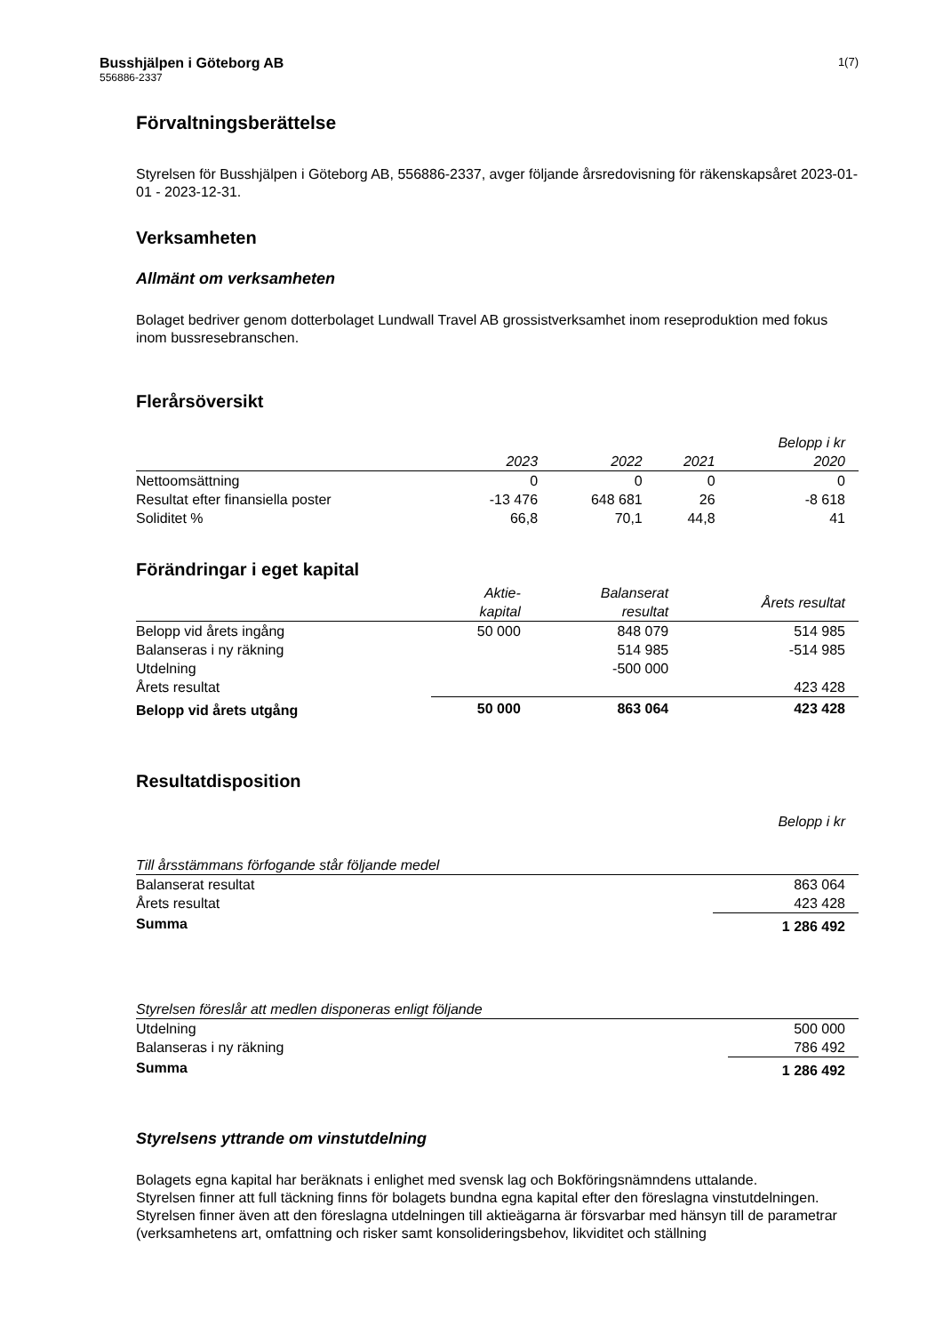Busshjälpen i Göteborg AB
556886-2337
1(7)
Förvaltningsberättelse
Styrelsen för Busshjälpen i Göteborg AB, 556886-2337, avger följande årsredovisning för räkenskapsåret 2023-01-01 - 2023-12-31.
Verksamheten
Allmänt om verksamheten
Bolaget bedriver genom dotterbolaget Lundwall Travel AB grossistverksamhet inom reseproduktion med fokus inom bussresebranschen.
Flerårsöversikt
| | | | | Belopp i kr |
| --- | --- | --- | --- | --- |
| | 2023 | 2022 | 2021 | 2020 |
| Nettoomsättning | 0 | 0 | 0 | 0 |
| Resultat efter finansiella poster | -13 476 | 648 681 | 26 | -8 618 |
| Soliditet % | 66,8 | 70,1 | 44,8 | 41 |
Förändringar i eget kapital
| | Aktie- kapital | Balanserat resultat | Årets resultat |
| --- | --- | --- | --- |
| Belopp vid årets ingång | 50 000 | 848 079 | 514 985 |
| Balanseras i ny räkning | | 514 985 | -514 985 |
| Utdelning | | -500 000 | |
| Årets resultat | | | 423 428 |
| Belopp vid årets utgång | 50 000 | 863 064 | 423 428 |
Resultatdisposition
Belopp i kr
| Till årsstämmans förfogande står följande medel | |
| --- | --- |
| Balanserat resultat | 863 064 |
| Årets resultat | 423 428 |
| Summa | 1 286 492 |
| Styrelsen föreslår att medlen disponeras enligt följande | |
| --- | --- |
| Utdelning | 500 000 |
| Balanseras i ny räkning | 786 492 |
| Summa | 1 286 492 |
Styrelsens yttrande om vinstutdelning
Bolagets egna kapital har beräknats i enlighet med svensk lag och Bokföringsnämndens uttalande.
Styrelsen finner att full täckning finns för bolagets bundna egna kapital efter den föreslagna vinstutdelningen.
Styrelsen finner även att den föreslagna utdelningen till aktieägarna är försvarbar med hänsyn till de parametrar (verksamhetens art, omfattning och risker samt konsolideringsbehov, likviditet och ställning